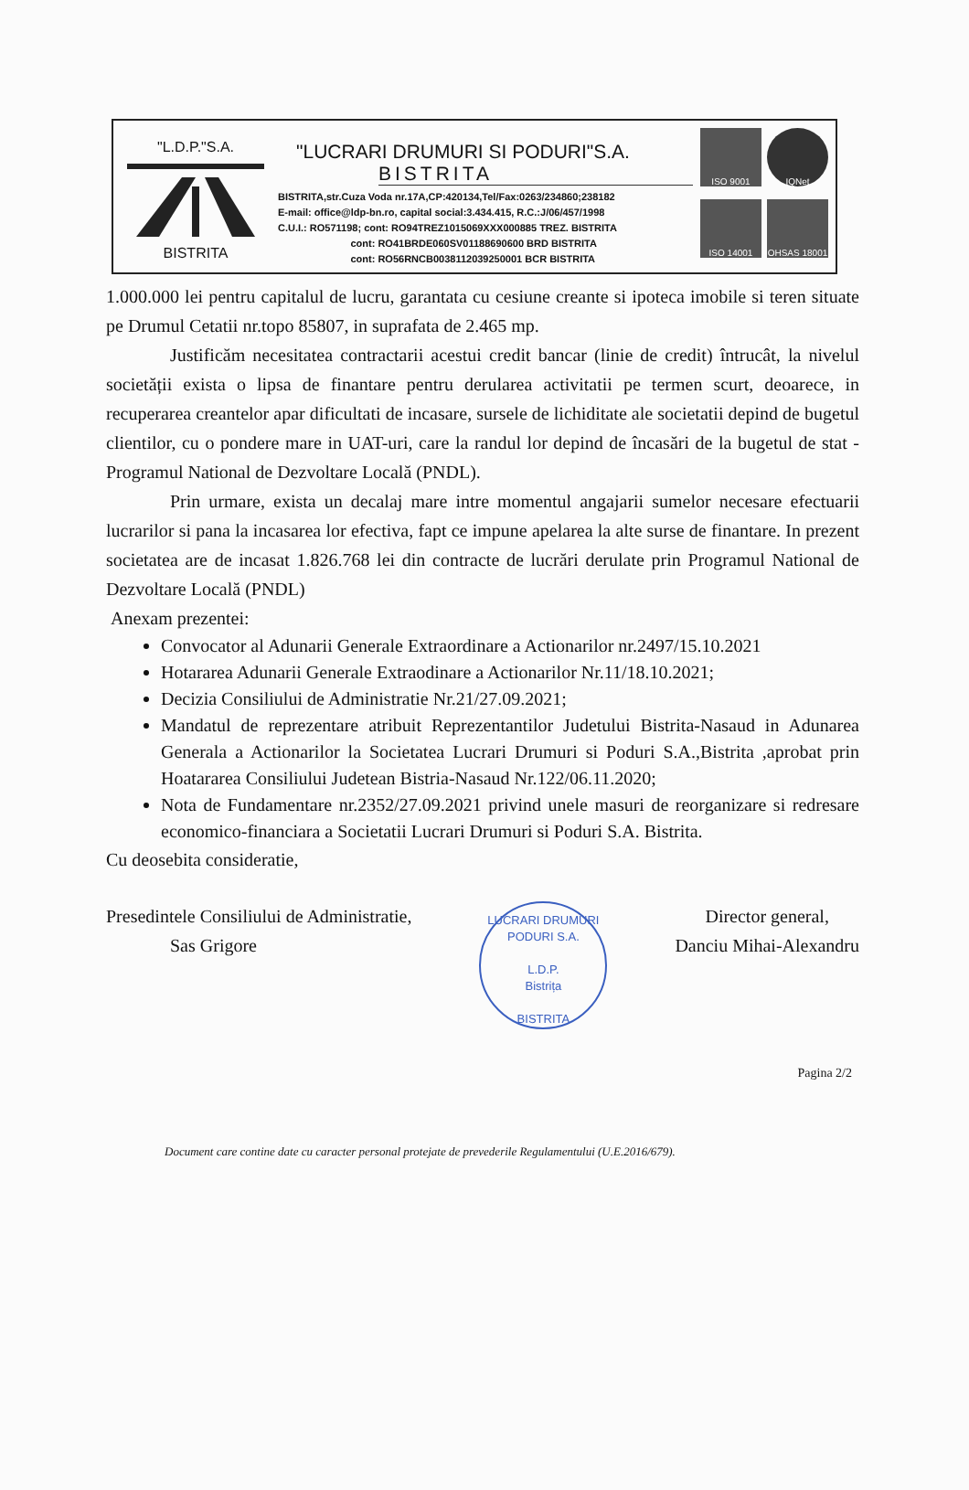"L.D.P."S.A. BISTRITA
"LUCRARI DRUMURI SI PODURI"S.A.
BISTRITA
BISTRITA,str.Cuza Voda nr.17A,CP:420134,Tel/Fax:0263/234860;238182
E-mail: office@ldp-bn.ro, capital social:3.434.415, R.C.:J/06/457/1998
C.U.I.: RO571198; cont: RO94TREZ1015069XXX000885 TREZ. BISTRITA
cont: RO41BRDE060SV01188690600 BRD BISTRITA
cont: RO56RNCB0038112039250001 BCR BISTRITA
ISO 9001
IQNet
ISO 14001
OHSAS 18001
1.000.000 lei pentru capitalul de lucru, garantata cu cesiune creante si ipoteca imobile si teren situate pe Drumul Cetatii nr.topo 85807, in suprafata de 2.465 mp.
Justificăm necesitatea contractarii acestui credit bancar (linie de credit) întrucât, la nivelul societății exista o lipsa de finantare pentru derularea activitatii pe termen scurt, deoarece, in recuperarea creantelor apar dificultati de incasare, sursele de lichiditate ale societatii depind de bugetul clientilor, cu o pondere mare in UAT-uri, care la randul lor depind de încasări de la bugetul de stat - Programul National de Dezvoltare Locală (PNDL).
Prin urmare, exista un decalaj mare intre momentul angajarii sumelor necesare efectuarii lucrarilor si pana la incasarea lor efectiva, fapt ce impune apelarea la alte surse de finantare. In prezent societatea are de incasat 1.826.768 lei din contracte de lucrări derulate prin Programul National de Dezvoltare Locală (PNDL)
Anexam prezentei:
Convocator al Adunarii Generale Extraordinare a Actionarilor nr.2497/15.10.2021
Hotararea Adunarii Generale Extraodinare a Actionarilor Nr.11/18.10.2021;
Decizia Consiliului de Administratie Nr.21/27.09.2021;
Mandatul de reprezentare atribuit Reprezentantilor Judetului Bistrita-Nasaud in Adunarea Generala a Actionarilor la Societatea Lucrari Drumuri si Poduri S.A.,Bistrita ,aprobat prin Hoatararea Consiliului Judetean Bistria-Nasaud Nr.122/06.11.2020;
Nota de Fundamentare nr.2352/27.09.2021 privind unele masuri de reorganizare si redresare economico-financiara a Societatii Lucrari Drumuri si Poduri S.A. Bistrita.
Cu deosebita consideratie,
Presedintele Consiliului de Administratie,
Sas Grigore
LUCRARI DRUMURI PODURI S.A.
L.D.P.
Bistrița
BISTRITA
Director general,
Danciu Mihai-Alexandru
Pagina 2/2
Document care contine date cu caracter personal protejate de prevederile Regulamentului (U.E.2016/679).